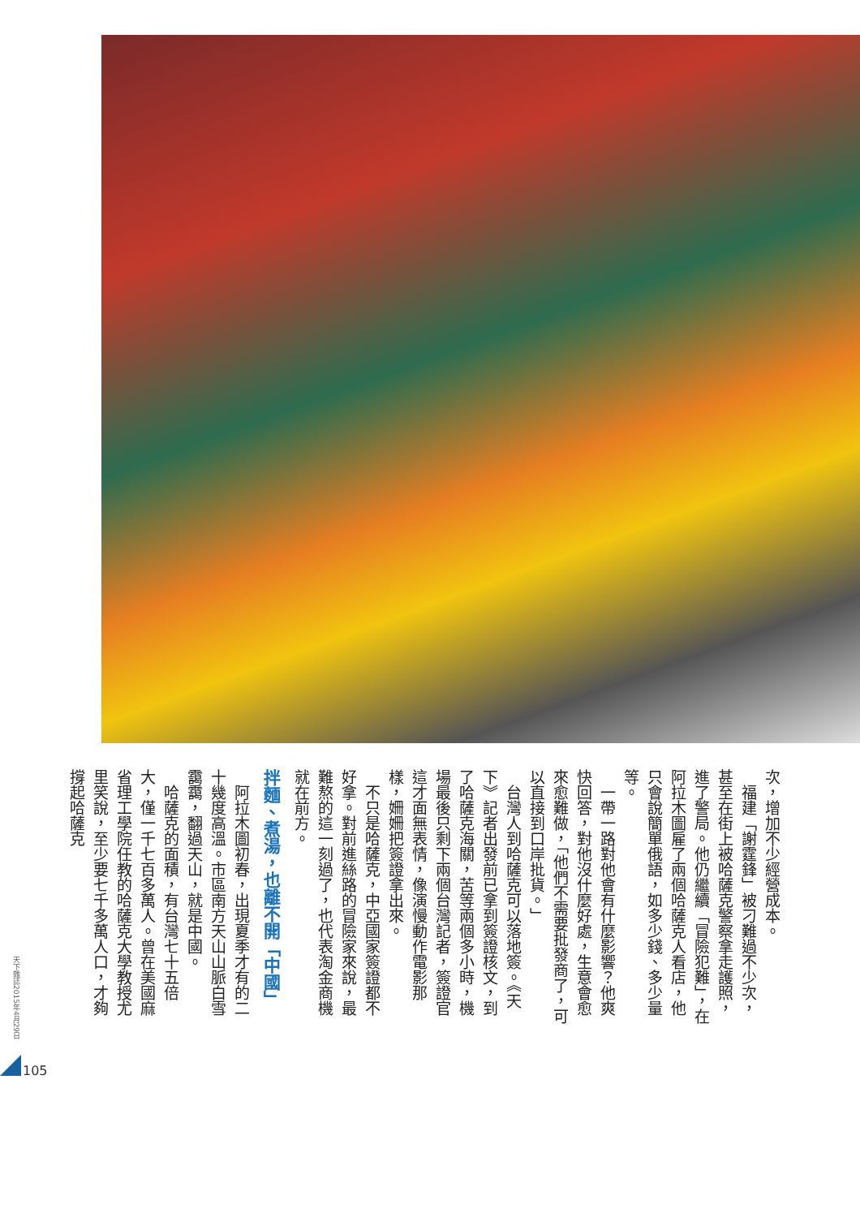次，增加不少經營成本。
　福建「謝霆鋒」被刁難過不少次，甚至在街上被哈薩克警察拿走護照，進了警局。他仍繼續「冒險犯難」，在阿拉木圖雇了兩個哈薩克人看店，他只會說簡單俄語，如多少錢、多少量等。
　一帶一路對他會有什麼影響？他爽快回答，對他沒什麼好處，生意會愈來愈難做，「他們不需要批發商了，可以直接到口岸批貨。」
　台灣人到哈薩克可以落地簽。《天下》記者出發前已拿到簽證核文，到了哈薩克海關，苦等兩個多小時，機場最後只剩下兩個台灣記者，簽證官這才面無表情，像演慢動作電影那樣，姍姍把簽證拿出來。
　不只是哈薩克，中亞國家簽證都不好拿。對前進絲路的冒險家來說，最難熬的這一刻過了，也代表淘金商機就在前方。
拌麵、煮湯，也離不開「中國」
　阿拉木圖初春，出現夏季才有的二十幾度高溫。市區南方天山山脈白雪靄靄，翻過天山，就是中國。
　哈薩克的面積，有台灣七十五倍大，僅一千七百多萬人。曾在美國麻省理工學院任教的哈薩克大學教授尤里笑說，至少要七千多萬人口，才夠撐起哈薩克
天下雜誌2015年4月29日
105